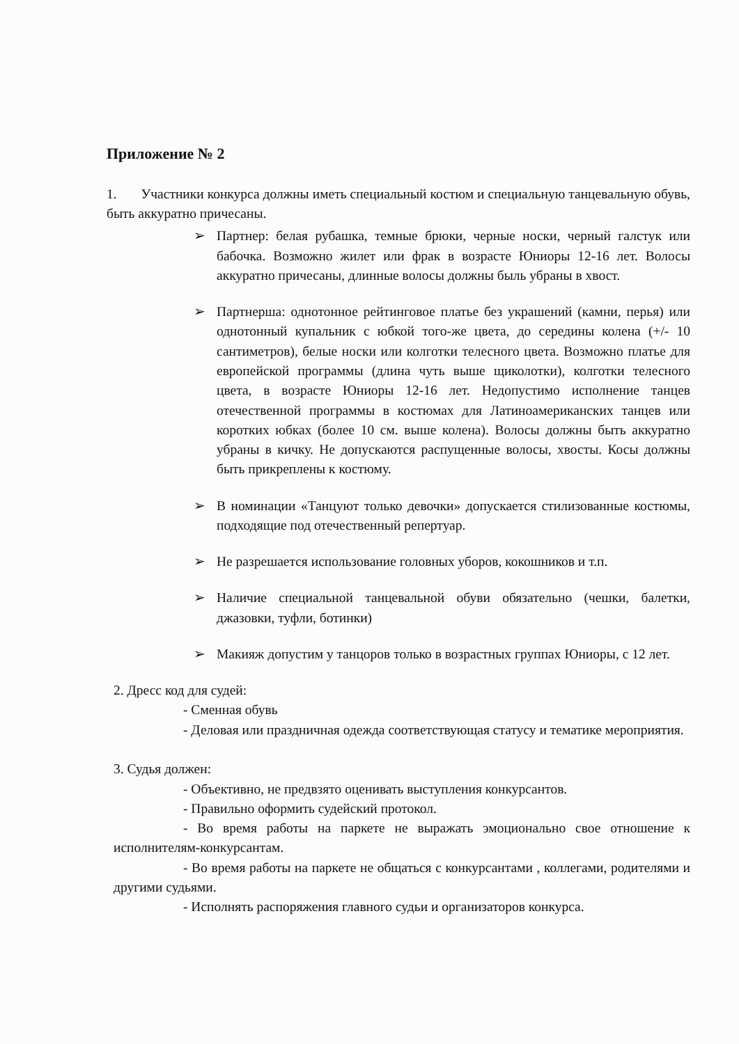Приложение № 2
1. Участники конкурса должны иметь специальный костюм и специальную танцевальную обувь, быть аккуратно причесаны.
➢ Партнер: белая рубашка, темные брюки, черные носки, черный галстук или бабочка. Возможно жилет или фрак в возрасте Юниоры 12-16 лет. Волосы аккуратно причесаны, длинные волосы должны быль убраны в хвост.
➢ Партнерша: однотонное рейтинговое платье без украшений (камни, перья) или однотонный купальник с юбкой того-же цвета, до середины колена (+/- 10 сантиметров), белые носки или колготки телесного цвета. Возможно платье для европейской программы (длина чуть выше щиколотки), колготки телесного цвета, в возрасте Юниоры 12-16 лет. Недопустимо исполнение танцев отечественной программы в костюмах для Латиноамериканских танцев или коротких юбках (более 10 см. выше колена). Волосы должны быть аккуратно убраны в кичку. Не допускаются распущенные волосы, хвосты. Косы должны быть прикреплены к костюму.
➢ В номинации «Танцуют только девочки» допускается стилизованные костюмы, подходящие под отечественный репертуар.
➢ Не разрешается использование головных уборов, кокошников и т.п.
➢ Наличие специальной танцевальной обуви обязательно (чешки, балетки, джазовки, туфли, ботинки)
➢ Макияж допустим у танцоров только в возрастных группах Юниоры, с 12 лет.
2. Дресс код для судей:
- Сменная обувь
- Деловая или праздничная одежда соответствующая статусу и тематике мероприятия.
3. Судья должен:
- Объективно, не предвзято оценивать выступления конкурсантов.
- Правильно оформить судейский протокол.
- Во время работы на паркете не выражать эмоционально свое отношение к исполнителям-конкурсантам.
- Во время работы на паркете не общаться с конкурсантами , коллегами, родителями и другими судьями.
- Исполнять распоряжения главного судьи и организаторов конкурса.